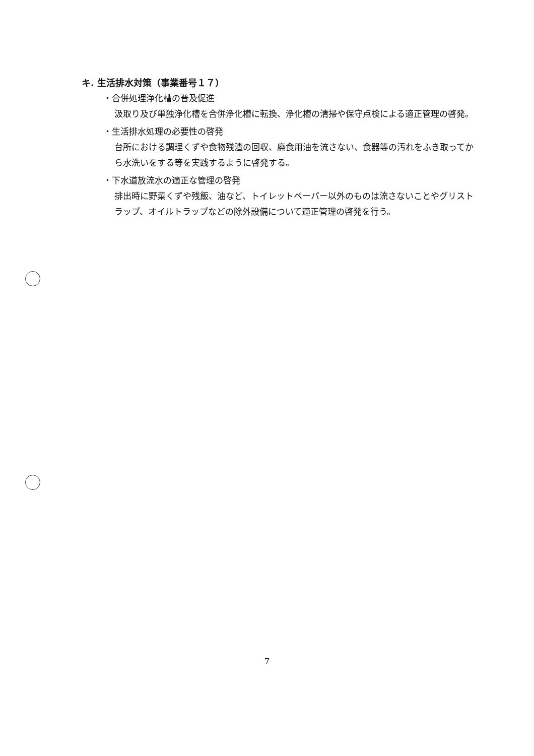キ. 生活排水対策（事業番号１７）
・合併処理浄化槽の普及促進
汲取り及び単独浄化槽を合併浄化槽に転換、浄化槽の清掃や保守点検による適正管理の啓発。
・生活排水処理の必要性の啓発
台所における調理くずや食物残渣の回収、廃食用油を流さない、食器等の汚れをふき取ってから水洗いをする等を実践するように啓発する。
・下水道放流水の適正な管理の啓発
排出時に野菜くずや残飯、油など、トイレットペーパー以外のものは流さないことやグリストラップ、オイルトラップなどの除外設備について適正管理の啓発を行う。
7